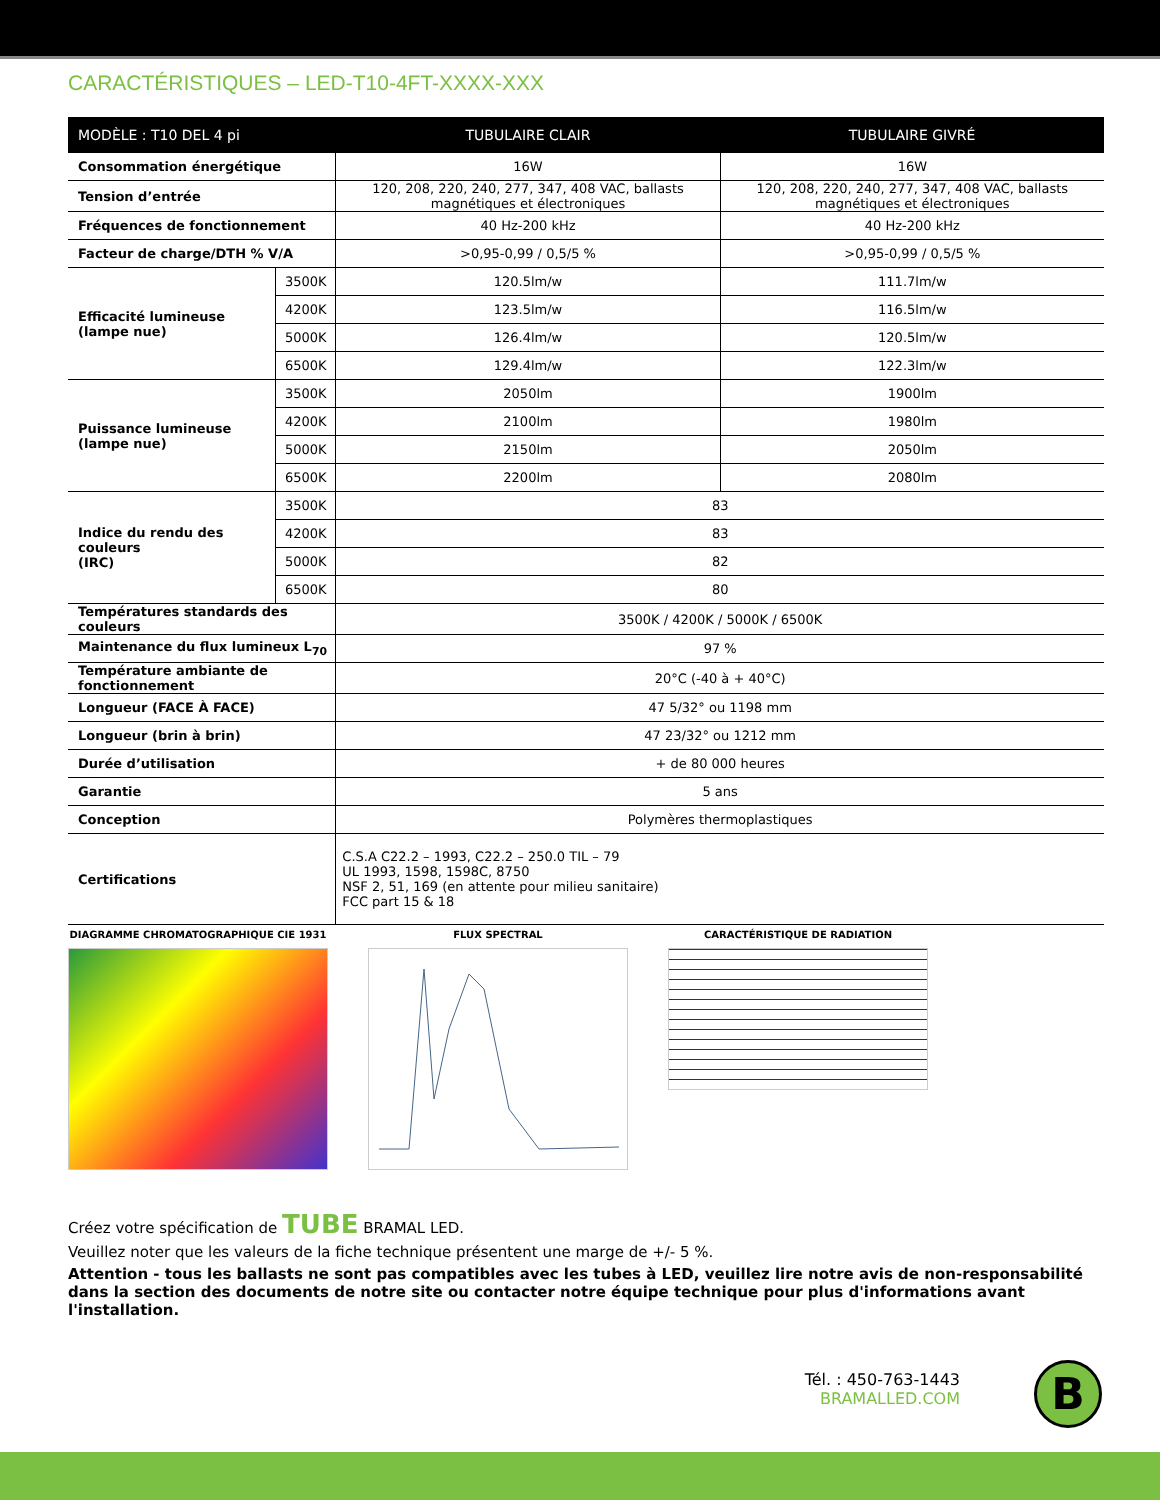CARACTÉRISTIQUES – LED-T10-4FT-XXXX-XXX
| MODÈLE : T10 DEL 4 pi | | TUBULAIRE CLAIR | TUBULAIRE GIVRÉ |
| --- | --- | --- | --- |
| Consommation énergétique | | 16W | 16W |
| Tension d’entrée | | 120, 208, 220, 240, 277, 347, 408 VAC, ballasts magnétiques et électroniques | 120, 208, 220, 240, 277, 347, 408 VAC, ballasts magnétiques et électroniques |
| Fréquences de fonctionnement | | 40 Hz-200 kHz | 40 Hz-200 kHz |
| Facteur de charge/DTH % V/A | | >0,95-0,99 / 0,5/5 % | >0,95-0,99 / 0,5/5 % |
| Efficacité lumineuse (lampe nue) | 3500K | 120.5lm/w | 111.7lm/w |
| | 4200K | 123.5lm/w | 116.5lm/w |
| | 5000K | 126.4lm/w | 120.5lm/w |
| | 6500K | 129.4lm/w | 122.3lm/w |
| Puissance lumineuse (lampe nue) | 3500K | 2050lm | 1900lm |
| | 4200K | 2100lm | 1980lm |
| | 5000K | 2150lm | 2050lm |
| | 6500K | 2200lm | 2080lm |
| Indice du rendu des couleurs (IRC) | 3500K | 83 | |
| | 4200K | 83 | |
| | 5000K | 82 | |
| | 6500K | 80 | |
| Températures standards des couleurs | | 3500K / 4200K / 5000K / 6500K | |
| Maintenance du flux lumineux L<sub>70</sub> | | 97 % | |
| Température ambiante de fonctionnement | | 20°C (-40 à + 40°C) | |
| Longueur (FACE À FACE) | | 47 5/32° ou 1198 mm | |
| Longueur (brin à brin) | | 47 23/32° ou 1212 mm | |
| Durée d’utilisation | | + de 80 000 heures | |
| Garantie | | 5 ans | |
| Conception | | Polymères thermoplastiques | |
| Certifications | | C.S.A C22.2 – 1993, C22.2 – 250.0 TIL – 79 UL 1993, 1598, 1598C, 8750 NSF 2, 51, 169 (en attente pour milieu sanitaire) FCC part 15 & 18 | |
DIAGRAMME CHROMATOGRAPHIQUE CIE 1931 FLUX SPECTRAL CARACTÉRISTIQUE DE RADIATION
Créez votre spécification de TUBE BRAMAL LED.
Veuillez noter que les valeurs de la fiche technique présentent une marge de +/- 5 %.
Attention - tous les ballasts ne sont pas compatibles avec les tubes à LED, veuillez lire notre avis de non-responsabilité dans la section des documents de notre site ou contacter notre équipe technique pour plus d'informations avant l'installation.
Tél. : 450-763-1443
BRAMALLED.COM
B